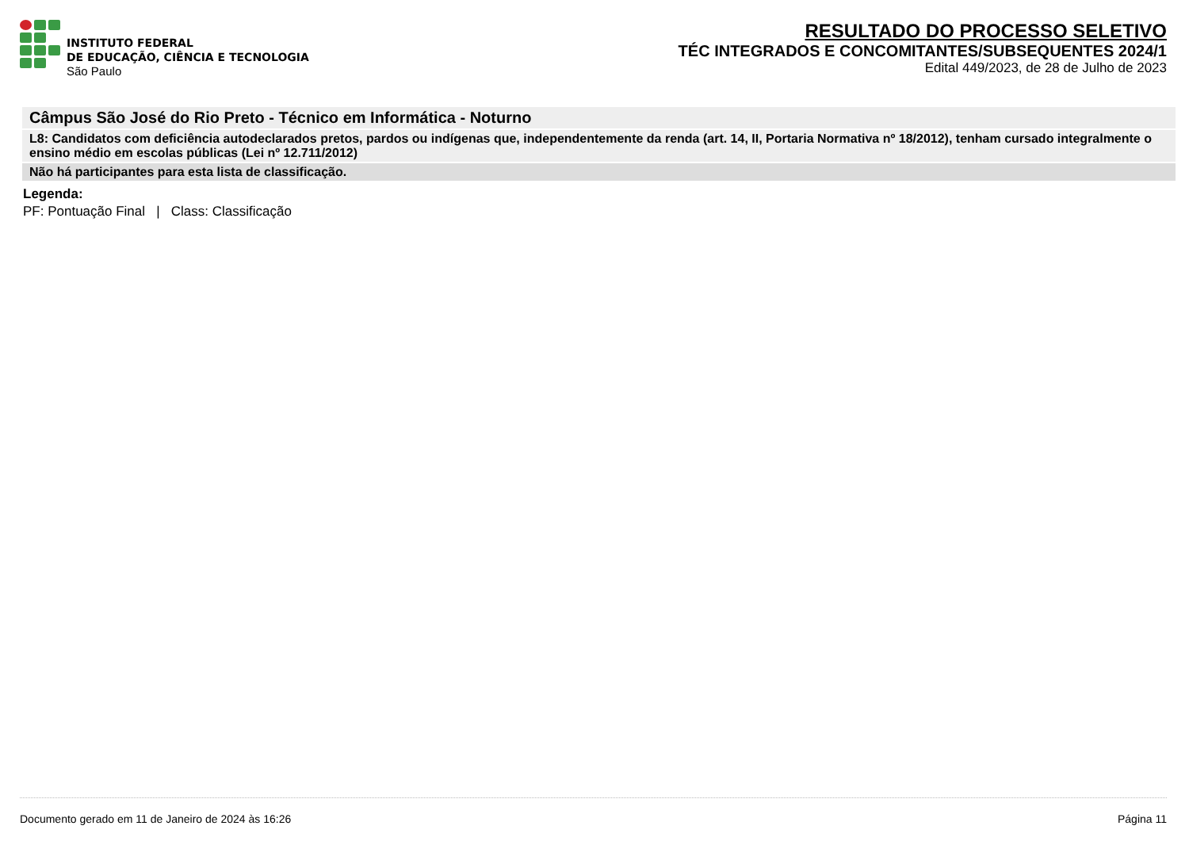INSTITUTO FEDERAL
DE EDUCAÇÃO, CIÊNCIA E TECNOLOGIA
São Paulo
RESULTADO DO PROCESSO SELETIVO
TÉC INTEGRADOS E CONCOMITANTES/SUBSEQUENTES 2024/1
Edital 449/2023, de 28 de Julho de 2023
Câmpus São José do Rio Preto - Técnico em Informática - Noturno
L8: Candidatos com deficiência autodeclarados pretos, pardos ou indígenas que, independentemente da renda (art. 14, II, Portaria Normativa nº 18/2012), tenham cursado integralmente o ensino médio em escolas públicas (Lei nº 12.711/2012)
Não há participantes para esta lista de classificação.
Legenda:
PF: Pontuação Final | Class: Classificação
Documento gerado em 11 de Janeiro de 2024 às 16:26 Página 11